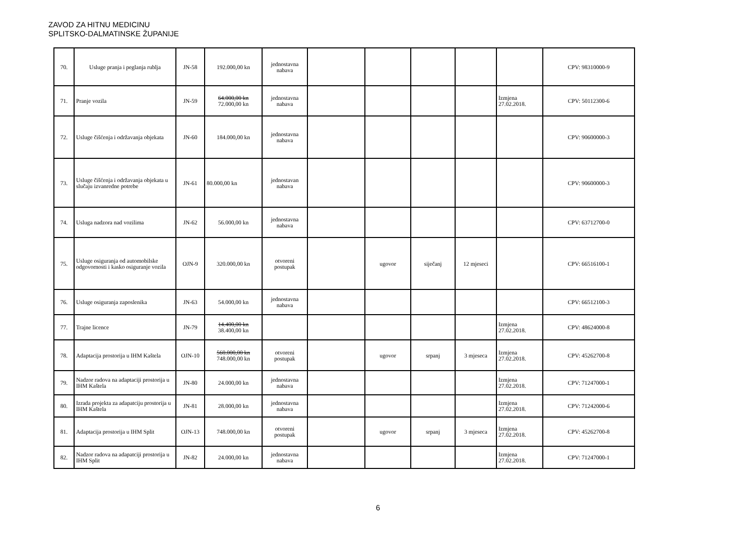ZAVOD ZA HITNU MEDICINU
SPLITSKO-DALMATINSKE ŽUPANIJE
| 70. | Usluge pranja i peglanja rublja | JN-58 | 192.000,00 kn | jednostavna nabava | | | | | | CPV: 98310000-9 |
| 71. | Pranje vozila | JN-59 | 64.000,00 kn 72.000,00 kn | jednostavna nabava | | | | | Izmjena 27.02.2018. | CPV: 50112300-6 |
| 72. | Usluge čišćenja i održavanja objekata | JN-60 | 184.000,00 kn | jednostavna nabava | | | | | | CPV: 90600000-3 |
| 73. | Usluge čišćenja i održavanja objekata u slučaju izvanredne potrebe | JN-61 | 80.000,00 kn | jednostavan nabava | | | | | | CPV: 90600000-3 |
| 74. | Usluga nadzora nad vozilima | JN-62 | 56.000,00 kn | jednostavna nabava | | | | | | CPV: 63712700-0 |
| 75. | Usluge osiguranja od automobilske odgovornosti i kasko osiguranje vozila | OJN-9 | 320.000,00 kn | otvoreni postupak | | ugovor | siječanj | 12 mjeseci | | CPV: 66516100-1 |
| 76. | Usluge osiguranja zaposlenika | JN-63 | 54.000,00 kn | jednostavna nabava | | | | | | CPV: 66512100-3 |
| 77. | Trajne licence | JN-79 | 14.400,00 kn 38.400,00 kn | | | | | | Izmjena 27.02.2018. | CPV: 48624000-8 |
| 78. | Adaptacija prostorija u IHM Kaštela | OJN-10 | 560.000,00 kn 748.000,00 kn | otvoreni postupak | | ugovor | srpanj | 3 mjeseca | Izmjena 27.02.2018. | CPV: 45262700-8 |
| 79. | Nadzor radova na adaptaciji prostorija u IHM Kaštela | JN-80 | 24.000,00 kn | jednostavna nabava | | | | | Izmjena 27.02.2018. | CPV: 71247000-1 |
| 80. | Izrada projekta za adapatciju prostorija u IHM Kaštela | JN-81 | 28.000,00 kn | jednostavna nabava | | | | | Izmjena 27.02.2018. | CPV: 71242000-6 |
| 81. | Adaptacija prostorija u IHM Split | OJN-13 | 748.000,00 kn | otvoreni postupak | | ugovor | srpanj | 3 mjeseca | Izmjena 27.02.2018. | CPV: 45262700-8 |
| 82. | Nadzor radova na adapatciji prostorija u IHM Split | JN-82 | 24.000,00 kn | jednostavna nabava | | | | | Izmjena 27.02.2018. | CPV: 71247000-1 |
6